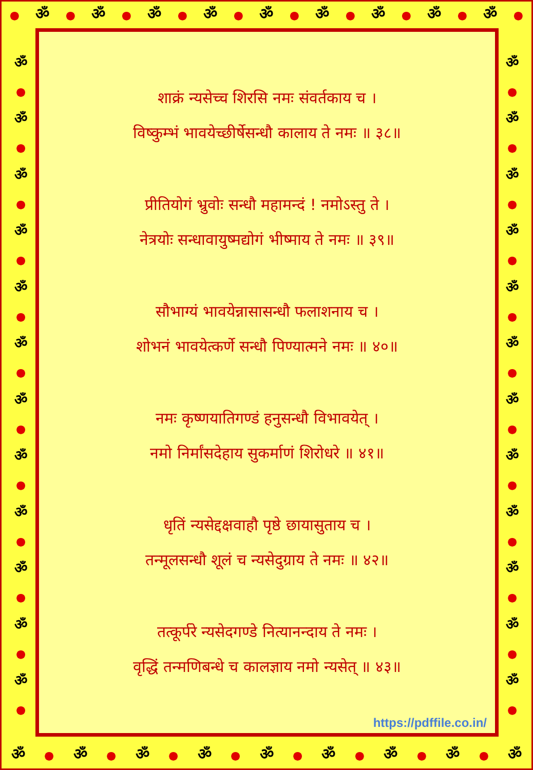● ॐ ● ॐ ● ॐ ● ॐ ● ॐ ● ॐ ● ॐ ● ॐ ● ॐ ●
ॐ
●
ॐ
●
ॐ
●
ॐ
●
ॐ
●
ॐ
●
ॐ
●
ॐ
●
ॐ
●
ॐ
●
ॐ
●
ॐ
●
ॐ
●
ॐ
●
ॐ
●
ॐ
●
ॐ
●
ॐ
●
ॐ
●
ॐ
●
ॐ
●
ॐ
●
ॐ
●
ॐ
●
शाक्रं न्यसेच्च शिरसि नमः संवर्तकाय च ।
विष्कुम्भं भावयेच्छीर्षेसन्धौ कालाय ते नमः ॥ ३८॥
प्रीतियोगं भ्रुवोः सन्धौ महामन्दं ! नमोऽस्तु ते ।
नेत्रयोः सन्धावायुष्मद्योगं भीष्माय ते नमः ॥ ३९॥
सौभाग्यं भावयेन्नासासन्धौ फलाशनाय च ।
शोभनं भावयेत्कर्णे सन्धौ पिण्यात्मने नमः ॥ ४०॥
नमः कृष्णयातिगण्डं हनुसन्धौ विभावयेत् ।
नमो निर्मांसदेहाय सुकर्माणं शिरोधरे ॥ ४१॥
धृतिं न्यसेद्दक्षवाहौ पृष्ठे छायासुताय च ।
तन्मूलसन्धौ शूलं च न्यसेदुग्राय ते नमः ॥ ४२॥
तत्कूर्परे न्यसेदगण्डे नित्यानन्दाय ते नमः ।
वृद्धिं तन्मणिबन्धे च कालज्ञाय नमो न्यसेत् ॥ ४३॥
https://pdffile.co.in/
ॐ ● ॐ ● ॐ ● ॐ ● ॐ ● ॐ ● ॐ ● ॐ ● ॐ